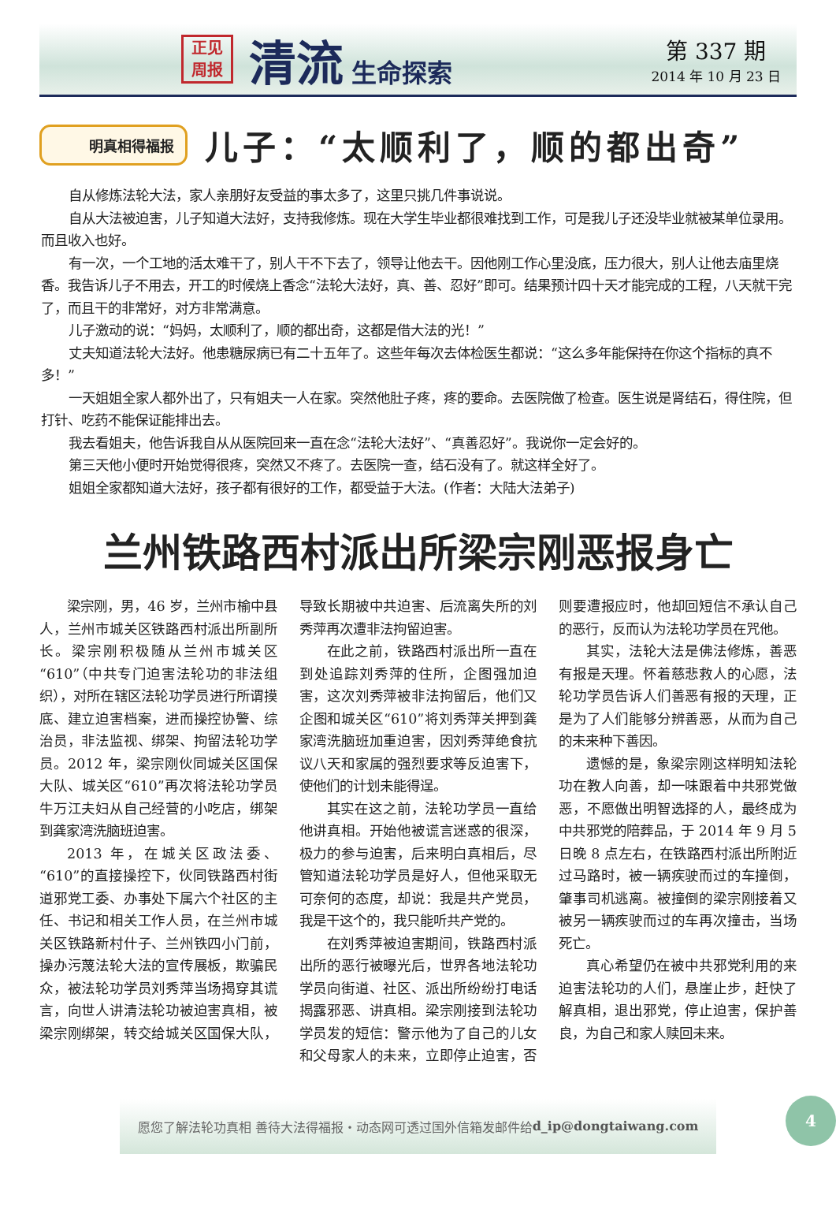正见
周报
清流
生命探索
第 337 期
2014 年 10 月 23 日
明真相得福报
儿子：“太顺利了，顺的都出奇”
自从修炼法轮大法，家人亲朋好友受益的事太多了，这里只挑几件事说说。
自从大法被迫害，儿子知道大法好，支持我修炼。现在大学生毕业都很难找到工作，可是我儿子还没毕业就被某单位录用。而且收入也好。
有一次，一个工地的活太难干了，别人干不下去了，领导让他去干。因他刚工作心里没底，压力很大，别人让他去庙里烧香。我告诉儿子不用去，开工的时候烧上香念“法轮大法好，真、善、忍好”即可。结果预计四十天才能完成的工程，八天就干完了，而且干的非常好，对方非常满意。
儿子激动的说：“妈妈，太顺利了，顺的都出奇，这都是借大法的光！”
丈夫知道法轮大法好。他患糖尿病已有二十五年了。这些年每次去体检医生都说：“这么多年能保持在你这个指标的真不多！”
一天姐姐全家人都外出了，只有姐夫一人在家。突然他肚子疼，疼的要命。去医院做了检查。医生说是肾结石，得住院，但打针、吃药不能保证能排出去。
我去看姐夫，他告诉我自从从医院回来一直在念“法轮大法好”、“真善忍好”。我说你一定会好的。
第三天他小便时开始觉得很疼，突然又不疼了。去医院一查，结石没有了。就这样全好了。
姐姐全家都知道大法好，孩子都有很好的工作，都受益于大法。(作者：大陆大法弟子)
兰州铁路西村派出所梁宗刚恶报身亡
梁宗刚，男，46 岁，兰州市榆中县人，兰州市城关区铁路西村派出所副所长。梁宗刚积极随从兰州市城关区“610”（中共专门迫害法轮功的非法组织），对所在辖区法轮功学员进行所谓摸底、建立迫害档案，进而操控协警、综治员，非法监视、绑架、拘留法轮功学员。2012 年，梁宗刚伙同城关区国保大队、城关区“610”再次将法轮功学员牛万江夫妇从自己经营的小吃店，绑架到龚家湾洗脑班迫害。
2013 年，在城关区政法委、“610”的直接操控下，伙同铁路西村街道邪党工委、办事处下属六个社区的主任、书记和相关工作人员，在兰州市城关区铁路新村什子、兰州铁四小门前，操办污蔑法轮大法的宣传展板，欺骗民众，被法轮功学员刘秀萍当场揭穿其谎言，向世人讲清法轮功被迫害真相，被梁宗刚绑架，转交给城关区国保大队，导致长期被中共迫害、后流离失所的刘秀萍再次遭非法拘留迫害。
在此之前，铁路西村派出所一直在到处追踪刘秀萍的住所，企图强加迫害，这次刘秀萍被非法拘留后，他们又企图和城关区“610”将刘秀萍关押到龚家湾洗脑班加重迫害，因刘秀萍绝食抗议八天和家属的强烈要求等反迫害下，使他们的计划未能得逞。
其实在这之前，法轮功学员一直给他讲真相。开始他被谎言迷惑的很深，极力的参与迫害，后来明白真相后，尽管知道法轮功学员是好人，但他采取无可奈何的态度，却说：我是共产党员，我是干这个的，我只能听共产党的。
在刘秀萍被迫害期间，铁路西村派出所的恶行被曝光后，世界各地法轮功学员向街道、社区、派出所纷纷打电话揭露邪恶、讲真相。梁宗刚接到法轮功学员发的短信：警示他为了自己的儿女和父母家人的未来，立即停止迫害，否则要遭报应时，他却回短信不承认自己的恶行，反而认为法轮功学员在咒他。
其实，法轮大法是佛法修炼，善恶有报是天理。怀着慈悲救人的心愿，法轮功学员告诉人们善恶有报的天理，正是为了人们能够分辨善恶，从而为自己的未来种下善因。
遗憾的是，象梁宗刚这样明知法轮功在教人向善，却一味跟着中共邪党做恶，不愿做出明智选择的人，最终成为中共邪党的陪葬品，于 2014 年 9 月 5 日晚 8 点左右，在铁路西村派出所附近过马路时，被一辆疾驶而过的车撞倒，肇事司机逃离。被撞倒的梁宗刚接着又被另一辆疾驶而过的车再次撞击，当场死亡。
真心希望仍在被中共邪党利用的来迫害法轮功的人们，悬崖止步，赶快了解真相，退出邪党，停止迫害，保护善良，为自己和家人赎回未来。
愿您了解法轮功真相 善待大法得福报・动态网可透过国外信箱发邮件给 d_ip@dongtaiwang.com
4